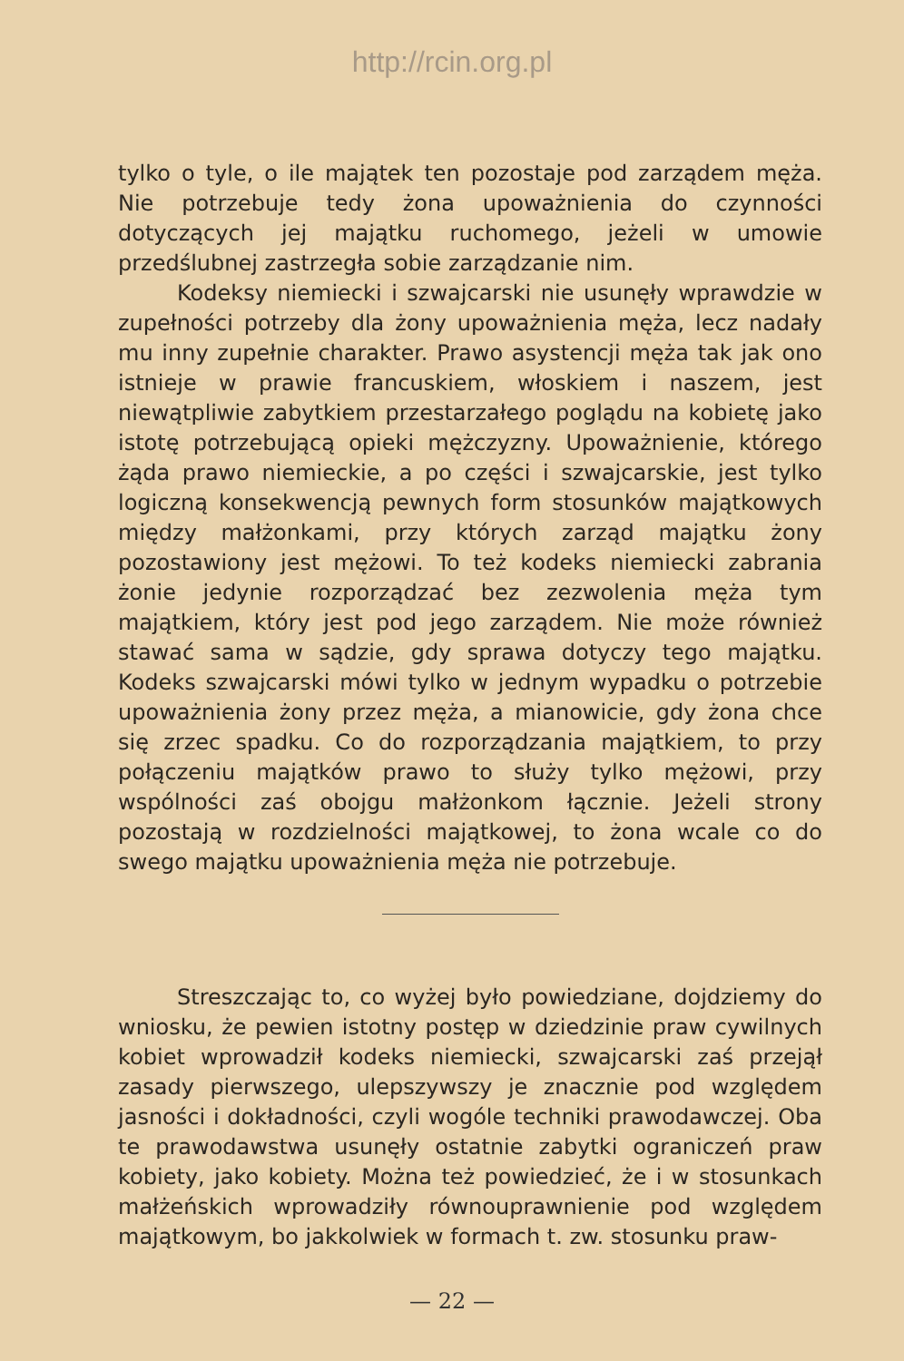http://rcin.org.pl
tylko o tyle, o ile majątek ten pozostaje pod zarządem męża. Nie potrzebuje tedy żona upoważnienia do czynności dotyczących jej majątku ruchomego, jeżeli w umowie przedślubnej zastrzegła sobie zarządzanie nim.
Kodeksy niemiecki i szwajcarski nie usunęły wprawdzie w zupełności potrzeby dla żony upoważnienia męża, lecz nadały mu inny zupełnie charakter. Prawo asystencji męża tak jak ono istnieje w prawie francuskiem, włoskiem i naszem, jest niewątpliwie zabytkiem przestarzałego poglądu na kobietę jako istotę potrzebującą opieki mężczyzny. Upoważnienie, którego żąda prawo niemieckie, a po części i szwajcarskie, jest tylko logiczną konsekwencją pewnych form stosunków majątkowych między małżonkami, przy których zarząd majątku żony pozostawiony jest mężowi. To też kodeks niemiecki zabrania żonie jedynie rozporządzać bez zezwolenia męża tym majątkiem, który jest pod jego zarządem. Nie może również stawać sama w sądzie, gdy sprawa dotyczy tego majątku. Kodeks szwajcarski mówi tylko w jednym wypadku o potrzebie upoważnienia żony przez męża, a mianowicie, gdy żona chce się zrzec spadku. Co do rozporządzania majątkiem, to przy połączeniu majątków prawo to służy tylko mężowi, przy wspólności zaś obojgu małżonkom łącznie. Jeżeli strony pozostają w rozdzielności majątkowej, to żona wcale co do swego majątku upoważnienia męża nie potrzebuje.
Streszczając to, co wyżej było powiedziane, dojdziemy do wniosku, że pewien istotny postęp w dziedzinie praw cywilnych kobiet wprowadził kodeks niemiecki, szwajcarski zaś przejął zasady pierwszego, ulepszywszy je znacznie pod względem jasności i dokładności, czyli wogóle techniki prawodawczej. Oba te prawodawstwa usunęły ostatnie zabytki ograniczeń praw kobiety, jako kobiety. Można też powiedzieć, że i w stosunkach małżeńskich wprowadziły równouprawnienie pod względem majątkowym, bo jakkolwiek w formach t. zw. stosunku praw-
— 22 —